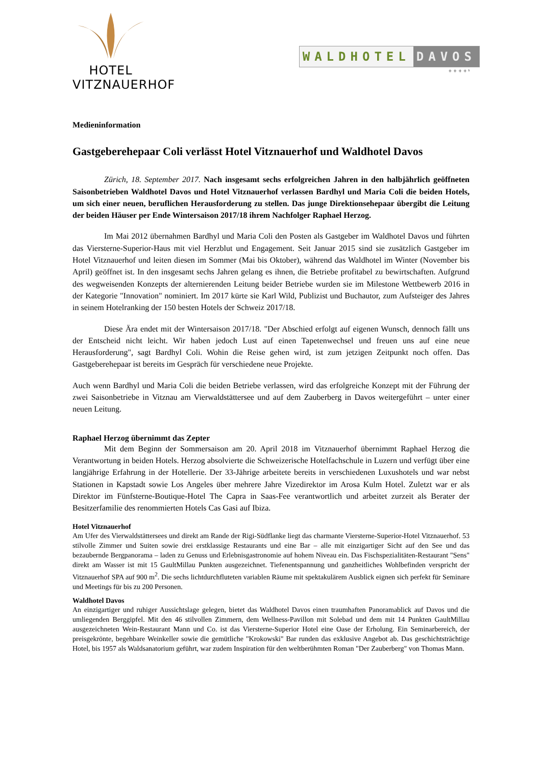HOTEL
VITZNAUERHOF
WALDHOTEL DAVOS
+ + + + ˢ
Medieninformation
Gastgeberehepaar Coli verlässt Hotel Vitznauerhof und Waldhotel Davos
Zürich, 18. September 2017. Nach insgesamt sechs erfolgreichen Jahren in den halbjährlich geöffneten Saisonbetrieben Waldhotel Davos und Hotel Vitznauerhof verlassen Bardhyl und Maria Coli die beiden Hotels, um sich einer neuen, beruflichen Herausforderung zu stellen. Das junge Direktionsehepaar übergibt die Leitung der beiden Häuser per Ende Wintersaison 2017/18 ihrem Nachfolger Raphael Herzog.
Im Mai 2012 übernahmen Bardhyl und Maria Coli den Posten als Gastgeber im Waldhotel Davos und führten das Viersterne-Superior-Haus mit viel Herzblut und Engagement. Seit Januar 2015 sind sie zusätzlich Gastgeber im Hotel Vitznauerhof und leiten diesen im Sommer (Mai bis Oktober), während das Waldhotel im Winter (November bis April) geöffnet ist. In den insgesamt sechs Jahren gelang es ihnen, die Betriebe profitabel zu bewirtschaften. Aufgrund des wegweisenden Konzepts der alternierenden Leitung beider Betriebe wurden sie im Milestone Wettbewerb 2016 in der Kategorie "Innovation" nominiert. Im 2017 kürte sie Karl Wild, Publizist und Buchautor, zum Aufsteiger des Jahres in seinem Hotelranking der 150 besten Hotels der Schweiz 2017/18.
Diese Ära endet mit der Wintersaison 2017/18. "Der Abschied erfolgt auf eigenen Wunsch, dennoch fällt uns der Entscheid nicht leicht. Wir haben jedoch Lust auf einen Tapetenwechsel und freuen uns auf eine neue Herausforderung", sagt Bardhyl Coli. Wohin die Reise gehen wird, ist zum jetzigen Zeitpunkt noch offen. Das Gastgeberehepaar ist bereits im Gespräch für verschiedene neue Projekte.
Auch wenn Bardhyl und Maria Coli die beiden Betriebe verlassen, wird das erfolgreiche Konzept mit der Führung der zwei Saisonbetriebe in Vitznau am Vierwaldstättersee und auf dem Zauberberg in Davos weitergeführt – unter einer neuen Leitung.
Raphael Herzog übernimmt das Zepter
Mit dem Beginn der Sommersaison am 20. April 2018 im Vitznauerhof übernimmt Raphael Herzog die Verantwortung in beiden Hotels. Herzog absolvierte die Schweizerische Hotelfachschule in Luzern und verfügt über eine langjährige Erfahrung in der Hotellerie. Der 33-Jährige arbeitete bereits in verschiedenen Luxushotels und war nebst Stationen in Kapstadt sowie Los Angeles über mehrere Jahre Vizedirektor im Arosa Kulm Hotel. Zuletzt war er als Direktor im Fünfsterne-Boutique-Hotel The Capra in Saas-Fee verantwortlich und arbeitet zurzeit als Berater der Besitzerfamilie des renommierten Hotels Cas Gasi auf Ibiza.
Hotel Vitznauerhof
Am Ufer des Vierwaldstättersees und direkt am Rande der Rigi-Südflanke liegt das charmante Viersterne-Superior-Hotel Vitznauerhof. 53 stilvolle Zimmer und Suiten sowie drei erstklassige Restaurants und eine Bar – alle mit einzigartiger Sicht auf den See und das bezaubernde Bergpanorama – laden zu Genuss und Erlebnisgastronomie auf hohem Niveau ein. Das Fischspezialitäten-Restaurant "Sens" direkt am Wasser ist mit 15 GaultMillau Punkten ausgezeichnet. Tiefenentspannung und ganzheitliches Wohlbefinden verspricht der Vitznauerhof SPA auf 900 m<sup>2</sup>. Die sechs lichtdurchfluteten variablen Räume mit spektakulärem Ausblick eignen sich perfekt für Seminare und Meetings für bis zu 200 Personen.
Waldhotel Davos
An einzigartiger und ruhiger Aussichtslage gelegen, bietet das Waldhotel Davos einen traumhaften Panoramablick auf Davos und die umliegenden Berggipfel. Mit den 46 stilvollen Zimmern, dem Wellness-Pavillon mit Solebad und dem mit 14 Punkten GaultMillau ausgezeichneten Wein-Restaurant Mann und Co. ist das Viersterne-Superior Hotel eine Oase der Erholung. Ein Seminarbereich, der preisgekrönte, begehbare Weinkeller sowie die gemütliche "Krokowski" Bar runden das exklusive Angebot ab. Das geschichtsträchtige Hotel, bis 1957 als Waldsanatorium geführt, war zudem Inspiration für den weltberühmten Roman "Der Zauberberg" von Thomas Mann.